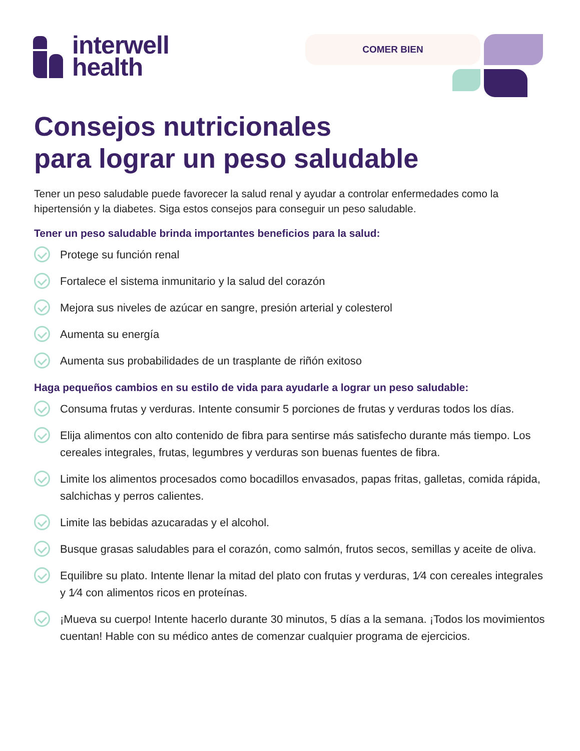interwell
health
COMER BIEN
Consejos nutricionales
para lograr un peso saludable
Tener un peso saludable puede favorecer la salud renal y ayudar a controlar enfermedades como la hipertensión y la diabetes. Siga estos consejos para conseguir un peso saludable.
Tener un peso saludable brinda importantes beneficios para la salud:
Protege su función renal
Fortalece el sistema inmunitario y la salud del corazón
Mejora sus niveles de azúcar en sangre, presión arterial y colesterol
Aumenta su energía
Aumenta sus probabilidades de un trasplante de riñón exitoso
Haga pequeños cambios en su estilo de vida para ayudarle a lograr un peso saludable:
Consuma frutas y verduras. Intente consumir 5 porciones de frutas y verduras todos los días.
Elija alimentos con alto contenido de fibra para sentirse más satisfecho durante más tiempo. Los cereales integrales, frutas, legumbres y verduras son buenas fuentes de fibra.
Limite los alimentos procesados como bocadillos envasados, papas fritas, galletas, comida rápida, salchichas y perros calientes.
Limite las bebidas azucaradas y el alcohol.
Busque grasas saludables para el corazón, como salmón, frutos secos, semillas y aceite de oliva.
Equilibre su plato. Intente llenar la mitad del plato con frutas y verduras, 1⁄4 con cereales integrales y 1⁄4 con alimentos ricos en proteínas.
¡Mueva su cuerpo! Intente hacerlo durante 30 minutos, 5 días a la semana. ¡Todos los movimientos cuentan! Hable con su médico antes de comenzar cualquier programa de ejercicios.